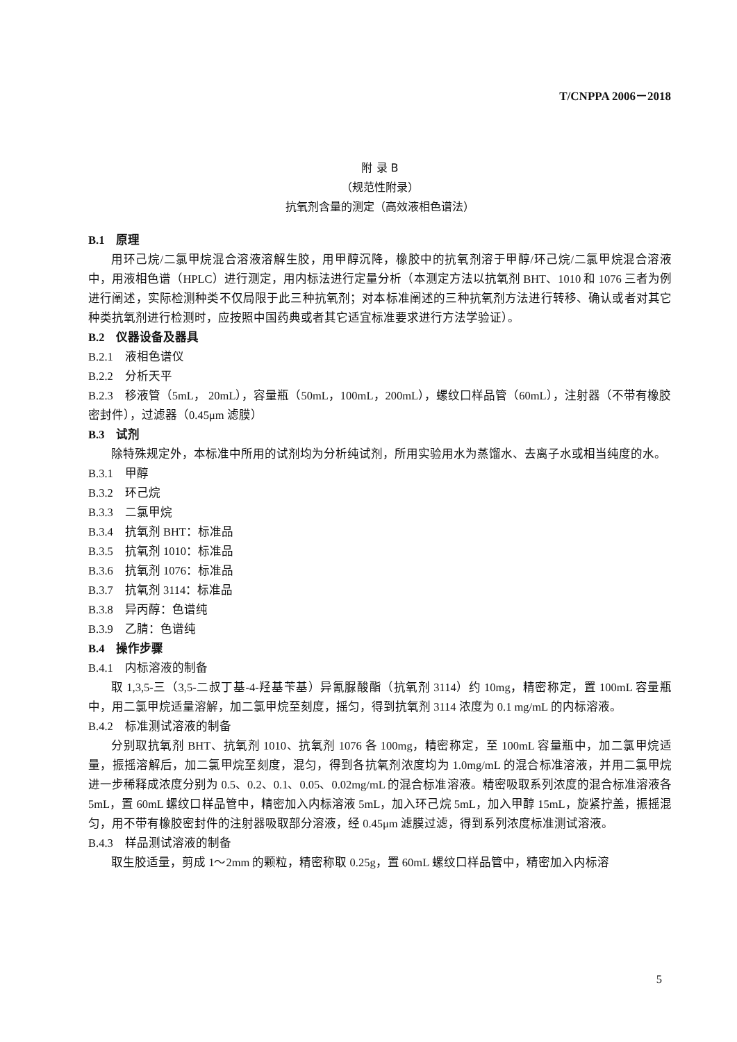T/CNPPA 2006－2018
附 录 B
（规范性附录）
抗氧剂含量的测定（高效液相色谱法）
B.1　原理
用环己烷/二氯甲烷混合溶液溶解生胶，用甲醇沉降，橡胶中的抗氧剂溶于甲醇/环己烷/二氯甲烷混合溶液中，用液相色谱（HPLC）进行测定，用内标法进行定量分析（本测定方法以抗氧剂 BHT、1010 和 1076 三者为例进行阐述，实际检测种类不仅局限于此三种抗氧剂；对本标准阐述的三种抗氧剂方法进行转移、确认或者对其它种类抗氧剂进行检测时，应按照中国药典或者其它适宜标准要求进行方法学验证）。
B.2　仪器设备及器具
B.2.1　液相色谱仪
B.2.2　分析天平
B.2.3　移液管（5mL， 20mL），容量瓶（50mL，100mL，200mL），螺纹口样品管（60mL），注射器（不带有橡胶密封件），过滤器（0.45μm 滤膜）
B.3　试剂
除特殊规定外，本标准中所用的试剂均为分析纯试剂，所用实验用水为蒸馏水、去离子水或相当纯度的水。
B.3.1　甲醇
B.3.2　环己烷
B.3.3　二氯甲烷
B.3.4　抗氧剂 BHT：标准品
B.3.5　抗氧剂 1010：标准品
B.3.6　抗氧剂 1076：标准品
B.3.7　抗氧剂 3114：标准品
B.3.8　异丙醇：色谱纯
B.3.9　乙腈：色谱纯
B.4　操作步骤
B.4.1　内标溶液的制备
取 1,3,5-三（3,5-二叔丁基-4-羟基苄基）异氰脲酸酯（抗氧剂 3114）约 10mg，精密称定，置 100mL 容量瓶中，用二氯甲烷适量溶解，加二氯甲烷至刻度，摇匀，得到抗氧剂 3114 浓度为 0.1 mg/mL 的内标溶液。
B.4.2　标准测试溶液的制备
分别取抗氧剂 BHT、抗氧剂 1010、抗氧剂 1076 各 100mg，精密称定，至 100mL 容量瓶中，加二氯甲烷适量，振摇溶解后，加二氯甲烷至刻度，混匀，得到各抗氧剂浓度均为 1.0mg/mL 的混合标准溶液，并用二氯甲烷进一步稀释成浓度分别为 0.5、0.2、0.1、0.05、0.02mg/mL 的混合标准溶液。精密吸取系列浓度的混合标准溶液各 5mL，置 60mL 螺纹口样品管中，精密加入内标溶液 5mL，加入环己烷 5mL，加入甲醇 15mL，旋紧拧盖，振摇混匀，用不带有橡胶密封件的注射器吸取部分溶液，经 0.45μm 滤膜过滤，得到系列浓度标准测试溶液。
B.4.3　样品测试溶液的制备
取生胶适量，剪成 1～2mm 的颗粒，精密称取 0.25g，置 60mL 螺纹口样品管中，精密加入内标溶
5